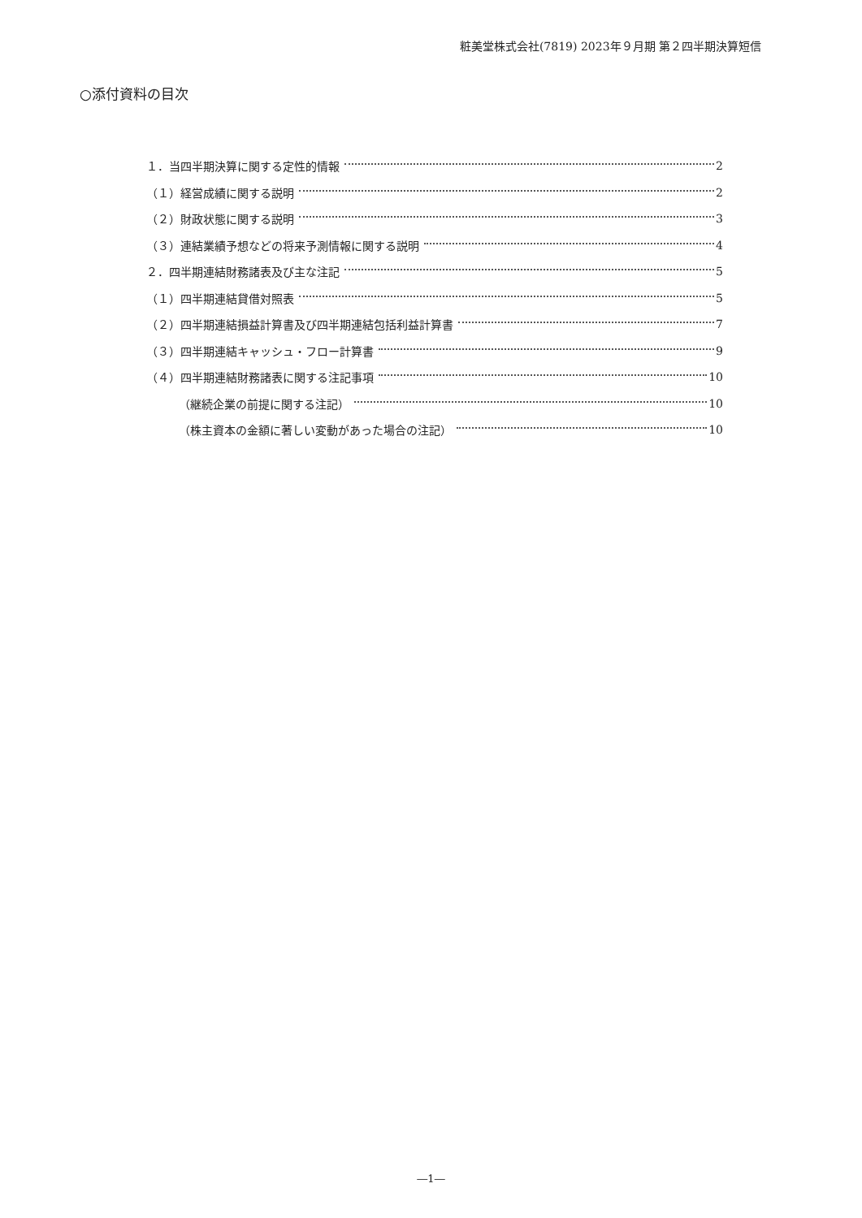粧美堂株式会社(7819) 2023年９月期 第２四半期決算短信
○添付資料の目次
１．当四半期決算に関する定性的情報 2
（１）経営成績に関する説明 2
（２）財政状態に関する説明 3
（３）連結業績予想などの将来予測情報に関する説明 4
２．四半期連結財務諸表及び主な注記 5
（１）四半期連結貸借対照表 5
（２）四半期連結損益計算書及び四半期連結包括利益計算書 7
（３）四半期連結キャッシュ・フロー計算書 9
（４）四半期連結財務諸表に関する注記事項 10
（継続企業の前提に関する注記） 10
（株主資本の金額に著しい変動があった場合の注記） 10
―1―